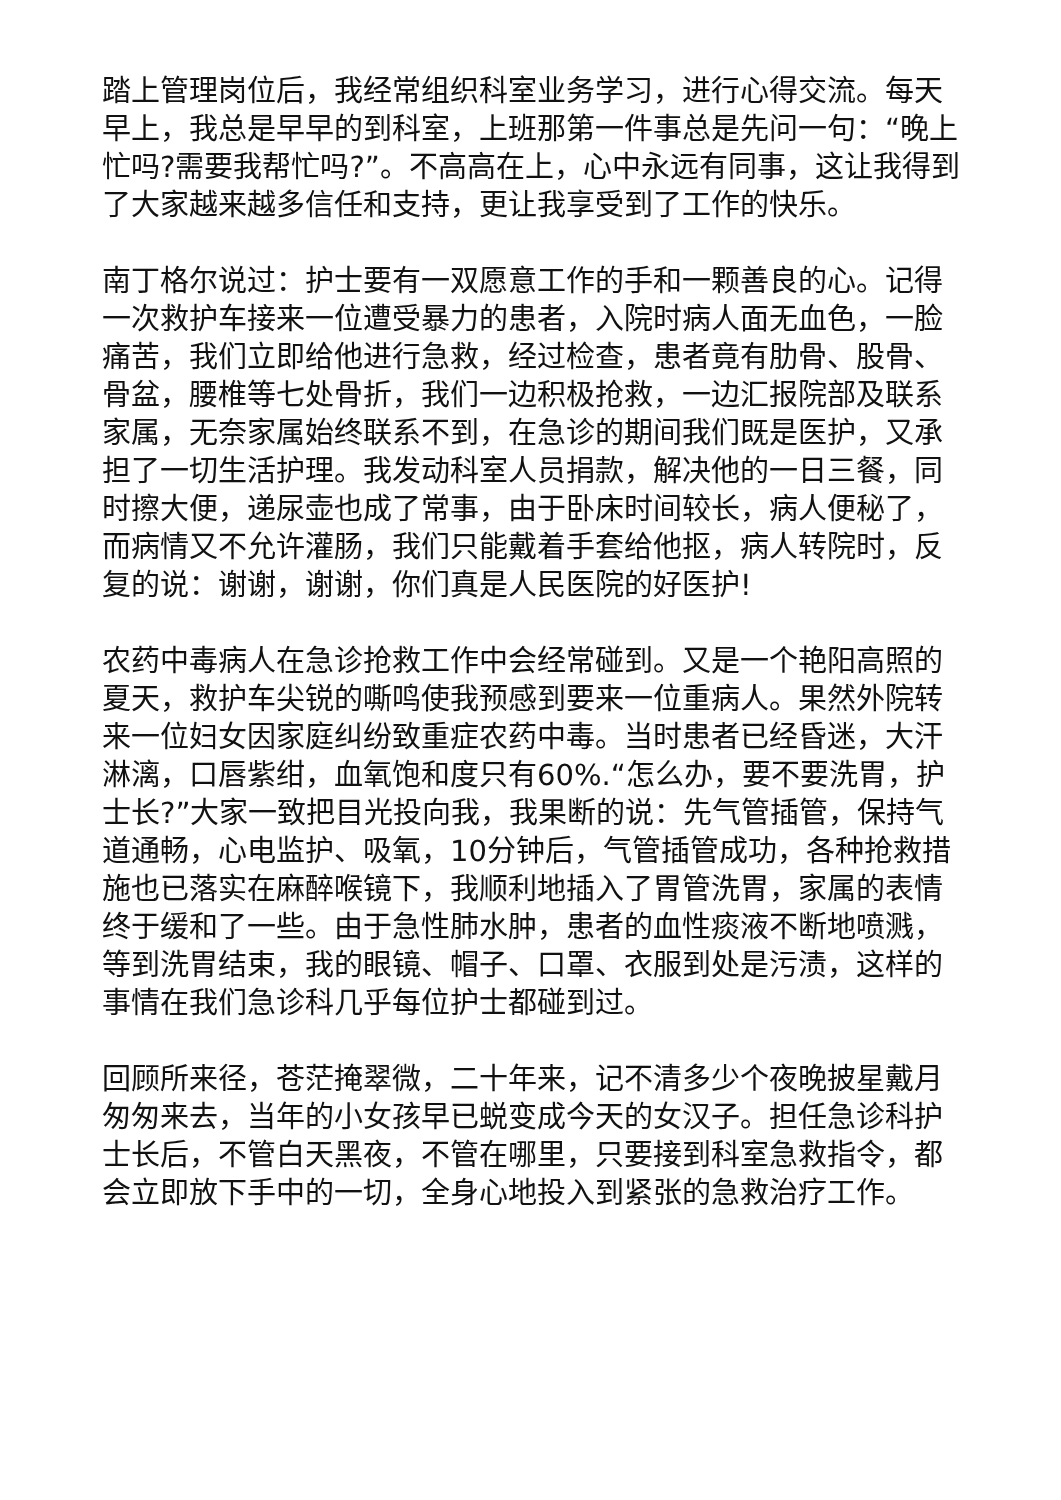踏上管理岗位后，我经常组织科室业务学习，进行心得交流。每天早上，我总是早早的到科室，上班那第一件事总是先问一句：“晚上忙吗?需要我帮忙吗?”。不高高在上，心中永远有同事，这让我得到了大家越来越多信任和支持，更让我享受到了工作的快乐。
南丁格尔说过：护士要有一双愿意工作的手和一颗善良的心。记得一次救护车接来一位遭受暴力的患者，入院时病人面无血色，一脸痛苦，我们立即给他进行急救，经过检查，患者竟有肋骨、股骨、骨盆，腰椎等七处骨折，我们一边积极抢救，一边汇报院部及联系家属，无奈家属始终联系不到，在急诊的期间我们既是医护，又承担了一切生活护理。我发动科室人员捐款，解决他的一日三餐，同时擦大便，递尿壶也成了常事，由于卧床时间较长，病人便秘了，而病情又不允许灌肠，我们只能戴着手套给他抠，病人转院时，反复的说：谢谢，谢谢，你们真是人民医院的好医护!
农药中毒病人在急诊抢救工作中会经常碰到。又是一个艳阳高照的夏天，救护车尖锐的嘶鸣使我预感到要来一位重病人。果然外院转来一位妇女因家庭纠纷致重症农药中毒。当时患者已经昏迷，大汗淋漓，口唇紫绀，血氧饱和度只有60%.“怎么办，要不要洗胃，护士长?”大家一致把目光投向我，我果断的说：先气管插管，保持气道通畅，心电监护、吸氧，10分钟后，气管插管成功，各种抢救措施也已落实在麻醉喉镜下，我顺利地插入了胃管洗胃，家属的表情终于缓和了一些。由于急性肺水肿，患者的血性痰液不断地喷溅，等到洗胃结束，我的眼镜、帽子、口罩、衣服到处是污渍，这样的事情在我们急诊科几乎每位护士都碰到过。
回顾所来径，苍茫掩翠微，二十年来，记不清多少个夜晚披星戴月匆匆来去，当年的小女孩早已蜕变成今天的女汉子。担任急诊科护士长后，不管白天黑夜，不管在哪里，只要接到科室急救指令，都会立即放下手中的一切，全身心地投入到紧张的急救治疗工作。